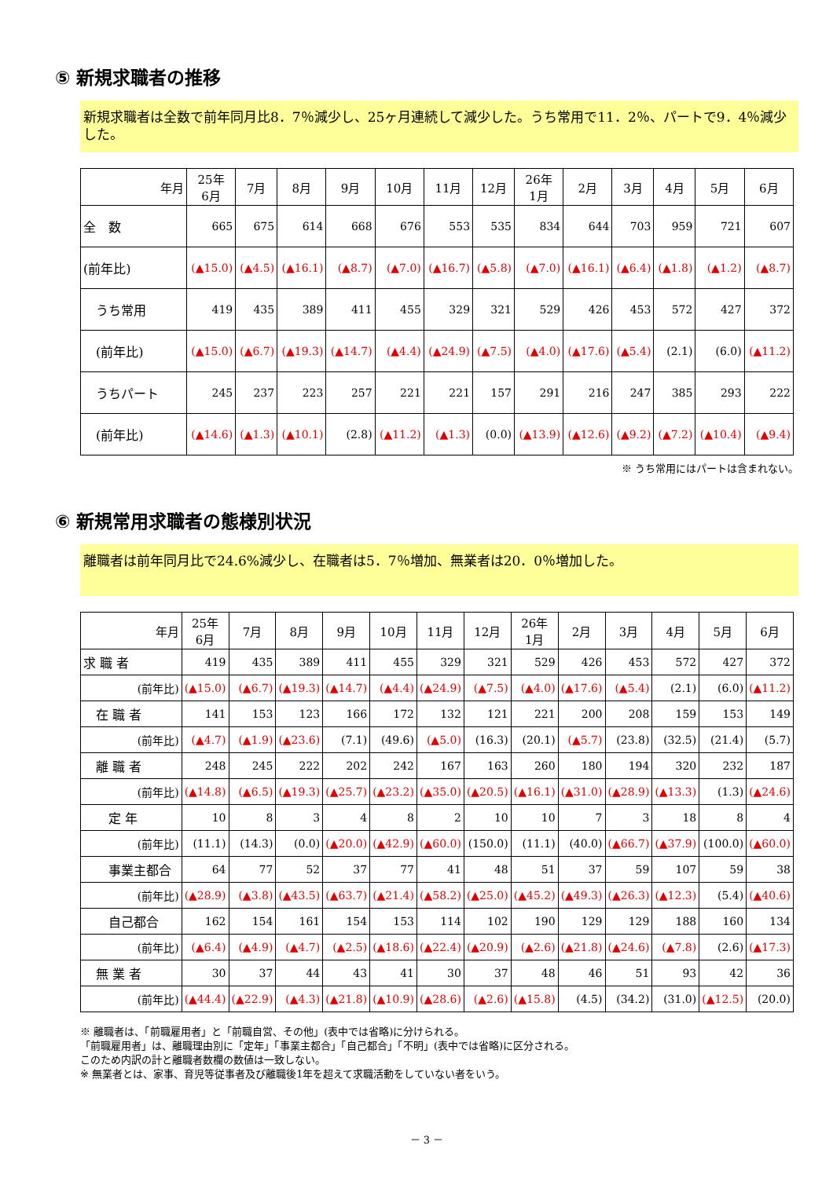⑤ 新規求職者の推移
新規求職者は全数で前年同月比8．7％減少し、25ヶ月連続して減少した。うち常用で11．2％、パートで9．4％減少した。
| 年月 | 25年 6月 | 7月 | 8月 | 9月 | 10月 | 11月 | 12月 | 26年 1月 | 2月 | 3月 | 4月 | 5月 | 6月 |
| --- | --- | --- | --- | --- | --- | --- | --- | --- | --- | --- | --- | --- | --- |
| 全 数 | 665 | 675 | 614 | 668 | 676 | 553 | 535 | 834 | 644 | 703 | 959 | 721 | 607 |
| (前年比) | (▲15.0) | (▲4.5) | (▲16.1) | (▲8.7) | (▲7.0) | (▲16.7) | (▲5.8) | (▲7.0) | (▲16.1) | (▲6.4) | (▲1.8) | (▲1.2) | (▲8.7) |
| うち常用 | 419 | 435 | 389 | 411 | 455 | 329 | 321 | 529 | 426 | 453 | 572 | 427 | 372 |
| (前年比) | (▲15.0) | (▲6.7) | (▲19.3) | (▲14.7) | (▲4.4) | (▲24.9) | (▲7.5) | (▲4.0) | (▲17.6) | (▲5.4) | (2.1) | (6.0) | (▲11.2) |
| うちパート | 245 | 237 | 223 | 257 | 221 | 221 | 157 | 291 | 216 | 247 | 385 | 293 | 222 |
| (前年比) | (▲14.6) | (▲1.3) | (▲10.1) | (2.8) | (▲11.2) | (▲1.3) | (0.0) | (▲13.9) | (▲12.6) | (▲9.2) | (▲7.2) | (▲10.4) | (▲9.4) |
※ うち常用にはパートは含まれない。
⑥ 新規常用求職者の態様別状況
離職者は前年同月比で24.6%減少し、在職者は5．7％増加、無業者は20．0％増加した。
| 年月 | 25年 6月 | 7月 | 8月 | 9月 | 10月 | 11月 | 12月 | 26年 1月 | 2月 | 3月 | 4月 | 5月 | 6月 |
| --- | --- | --- | --- | --- | --- | --- | --- | --- | --- | --- | --- | --- | --- |
| 求 職 者 | 419 | 435 | 389 | 411 | 455 | 329 | 321 | 529 | 426 | 453 | 572 | 427 | 372 |
| (前年比) | (▲15.0) | (▲6.7) | (▲19.3) | (▲14.7) | (▲4.4) | (▲24.9) | (▲7.5) | (▲4.0) | (▲17.6) | (▲5.4) | (2.1) | (6.0) | (▲11.2) |
| 在 職 者 | 141 | 153 | 123 | 166 | 172 | 132 | 121 | 221 | 200 | 208 | 159 | 153 | 149 |
| (前年比) | (▲4.7) | (▲1.9) | (▲23.6) | (7.1) | (49.6) | (▲5.0) | (16.3) | (20.1) | (▲5.7) | (23.8) | (32.5) | (21.4) | (5.7) |
| 離 職 者 | 248 | 245 | 222 | 202 | 242 | 167 | 163 | 260 | 180 | 194 | 320 | 232 | 187 |
| (前年比) | (▲14.8) | (▲6.5) | (▲19.3) | (▲25.7) | (▲23.2) | (▲35.0) | (▲20.5) | (▲16.1) | (▲31.0) | (▲28.9) | (▲13.3) | (1.3) | (▲24.6) |
| 定 年 | 10 | 8 | 3 | 4 | 8 | 2 | 10 | 10 | 7 | 3 | 18 | 8 | 4 |
| (前年比) | (11.1) | (14.3) | (0.0) | (▲20.0) | (▲42.9) | (▲60.0) | (150.0) | (11.1) | (40.0) | (▲66.7) | (▲37.9) | (100.0) | (▲60.0) |
| 事業主都合 | 64 | 77 | 52 | 37 | 77 | 41 | 48 | 51 | 37 | 59 | 107 | 59 | 38 |
| (前年比) | (▲28.9) | (▲3.8) | (▲43.5) | (▲63.7) | (▲21.4) | (▲58.2) | (▲25.0) | (▲45.2) | (▲49.3) | (▲26.3) | (▲12.3) | (5.4) | (▲40.6) |
| 自己都合 | 162 | 154 | 161 | 154 | 153 | 114 | 102 | 190 | 129 | 129 | 188 | 160 | 134 |
| (前年比) | (▲6.4) | (▲4.9) | (▲4.7) | (▲2.5) | (▲18.6) | (▲22.4) | (▲20.9) | (▲2.6) | (▲21.8) | (▲24.6) | (▲7.8) | (2.6) | (▲17.3) |
| 無 業 者 | 30 | 37 | 44 | 43 | 41 | 30 | 37 | 48 | 46 | 51 | 93 | 42 | 36 |
| (前年比) | (▲44.4) | (▲22.9) | (▲4.3) | (▲21.8) | (▲10.9) | (▲28.6) | (▲2.6) | (▲15.8) | (4.5) | (34.2) | (31.0) | (▲12.5) | (20.0) |
※ 離職者は、「前職雇用者」と「前職自営、その他」(表中では省略)に分けられる。
「前職雇用者」は、離職理由別に「定年」「事業主都合」「自己都合」「不明」(表中では省略)に区分される。
このため内訳の計と離職者数欄の数値は一致しない。
※ 無業者とは、家事、育児等従事者及び離職後1年を超えて求職活動をしていない者をいう。
－ 3 －